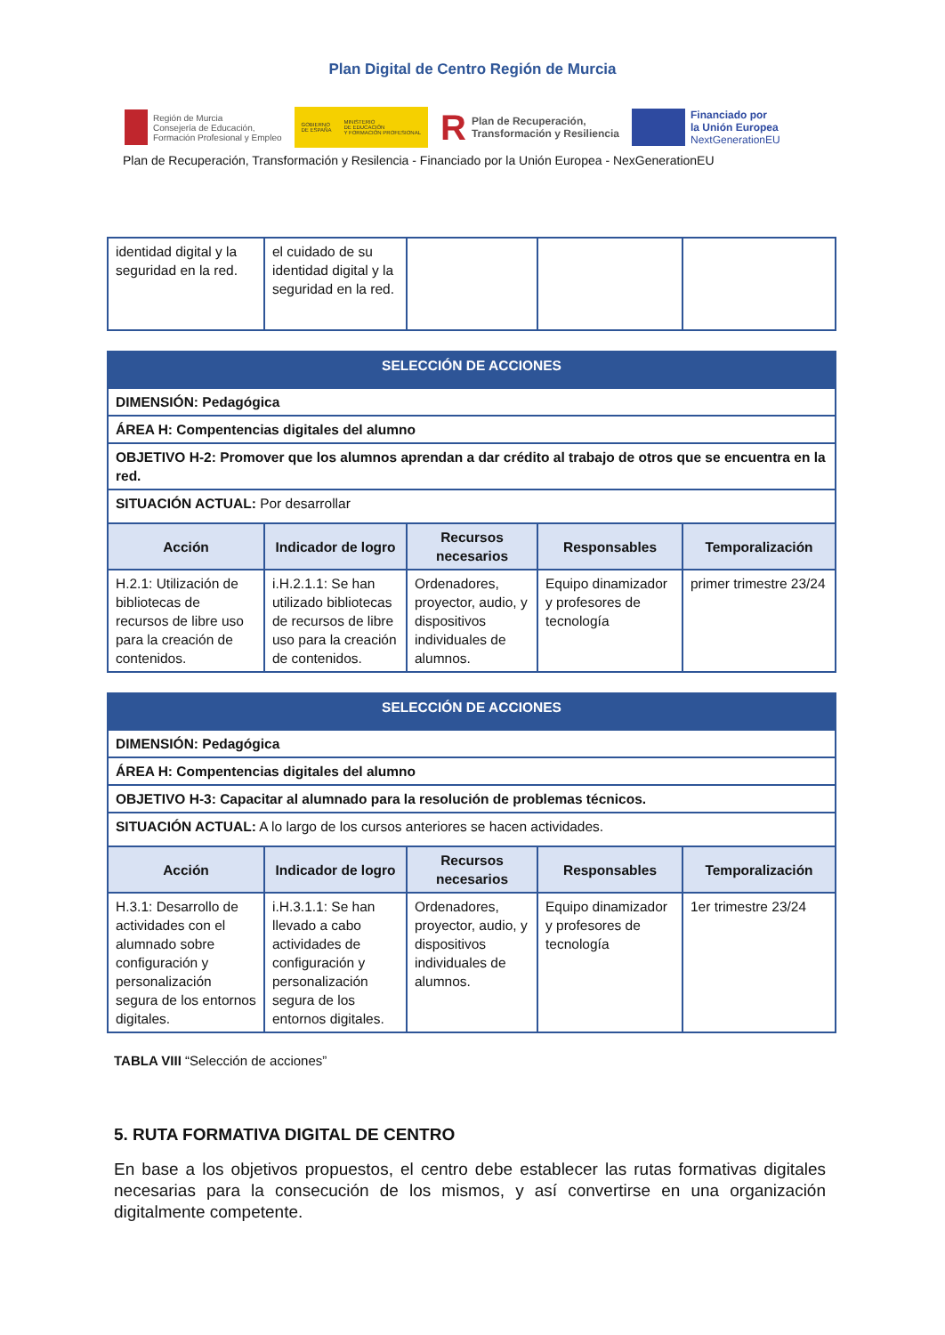Plan Digital de Centro Región de Murcia
Región de Murcia
Consejería de Educación,
Formación Profesional y Empleo
GOBIERNO
DE ESPAÑA MINISTERIO
DE EDUCACIÓN
Y FORMACIÓN PROFESIONAL
R Plan de Recuperación,
Transformación y Resiliencia
Financiado por
la Unión Europea
NextGenerationEU
Plan de Recuperación, Transformación y Resilencia - Financiado por la Unión Europea - NexGenerationEU
| identidad digital y la seguridad en la red. | el cuidado de su identidad digital y la seguridad en la red. | | | |
| SELECCIÓN DE ACCIONES | | | | |
| DIMENSIÓN: Pedagógica | | | | |
| ÁREA H: Compentencias digitales del alumno | | | | |
| OBJETIVO H-2: Promover que los alumnos aprendan a dar crédito al trabajo de otros que se encuentra en la red. | | | | |
| SITUACIÓN ACTUAL: Por desarrollar | | | | |
| Acción | Indicador de logro | Recursos necesarios | Responsables | Temporalización |
| H.2.1: Utilización de bibliotecas de recursos de libre uso para la creación de contenidos. | i.H.2.1.1: Se han utilizado bibliotecas de recursos de libre uso para la creación de contenidos. | Ordenadores, proyector, audio, y dispositivos individuales de alumnos. | Equipo dinamizador y profesores de tecnología | primer trimestre 23/24 |
| SELECCIÓN DE ACCIONES | | | | |
| DIMENSIÓN: Pedagógica | | | | |
| ÁREA H: Compentencias digitales del alumno | | | | |
| OBJETIVO H-3: Capacitar al alumnado para la resolución de problemas técnicos. | | | | |
| SITUACIÓN ACTUAL: A lo largo de los cursos anteriores se hacen actividades. | | | | |
| Acción | Indicador de logro | Recursos necesarios | Responsables | Temporalización |
| H.3.1: Desarrollo de actividades con el alumnado sobre configuración y personalización segura de los entornos digitales. | i.H.3.1.1: Se han llevado a cabo actividades de configuración y personalización segura de los entornos digitales. | Ordenadores, proyector, audio, y dispositivos individuales de alumnos. | Equipo dinamizador y profesores de tecnología | 1er trimestre 23/24 |
TABLA VIII “Selección de acciones”
5. RUTA FORMATIVA DIGITAL DE CENTRO
En base a los objetivos propuestos, el centro debe establecer las rutas formativas digitales necesarias para la consecución de los mismos, y así convertirse en una organización digitalmente competente.